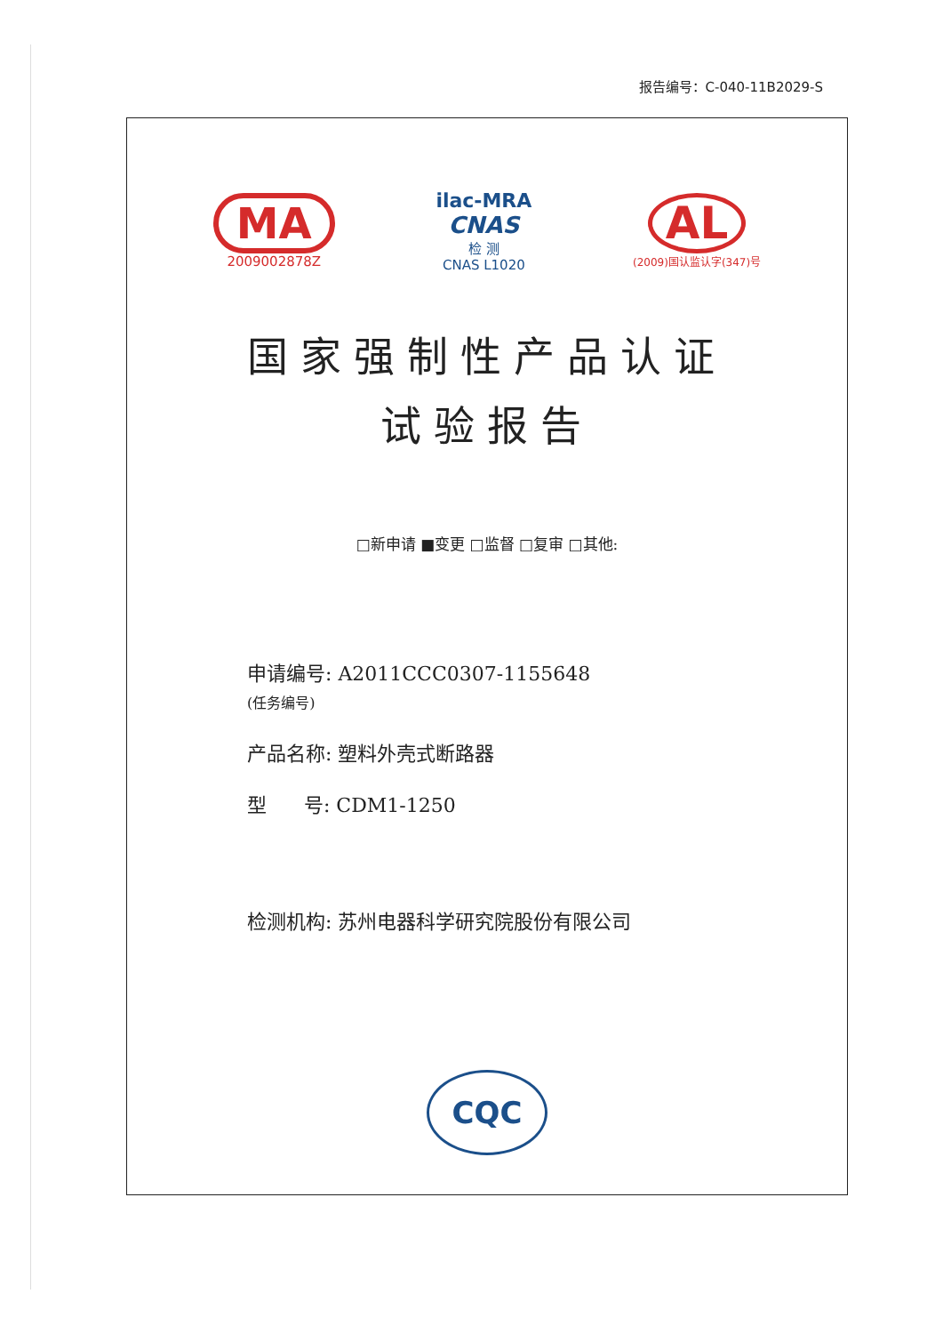报告编号：C-040-11B2029-S
MA
2009002878Z
ilac-MRA
CNAS
检 测
CNAS L1020
AL
(2009)国认监认字(347)号
国家强制性产品认证
试验报告
□新申请 ■变更 □监督 □复审 □其他:
申请编号: A2011CCC0307-1155648
(任务编号)
产品名称: 塑料外壳式断路器
型 号: CDM1-1250
检测机构: 苏州电器科学研究院股份有限公司
CQC